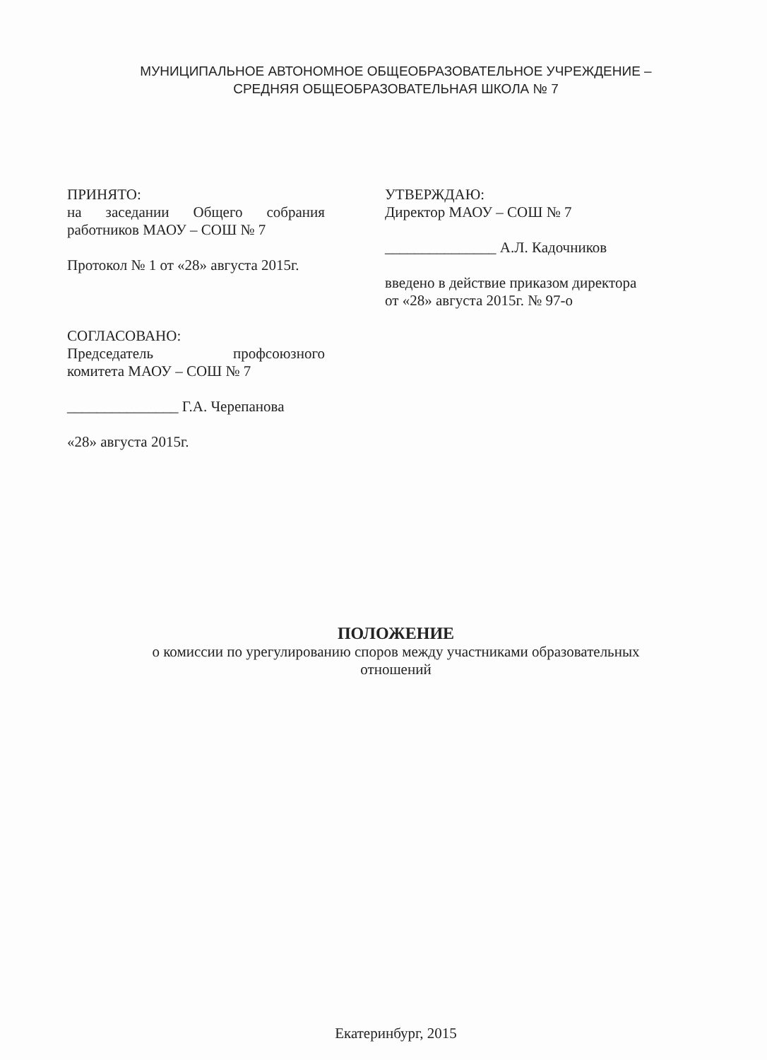МУНИЦИПАЛЬНОЕ АВТОНОМНОЕ ОБЩЕОБРАЗОВАТЕЛЬНОЕ УЧРЕЖДЕНИЕ –
СРЕДНЯЯ ОБЩЕОБРАЗОВАТЕЛЬНАЯ ШКОЛА № 7
ПРИНЯТО:
на заседании Общего собрания
работников МАОУ – СОШ № 7
Протокол № 1 от «28» августа 2015г.
СОГЛАСОВАНО:
Председатель профсоюзного
комитета МАОУ – СОШ № 7
_______________ Г.А. Черепанова
«28» августа 2015г.
УТВЕРЖДАЮ:
Директор МАОУ – СОШ № 7
_______________ А.Л. Кадочников
введено в действие приказом директора
от «28» августа 2015г. № 97-о
ПОЛОЖЕНИЕ
о комиссии по урегулированию споров между участниками образовательных
отношений
Екатеринбург, 2015